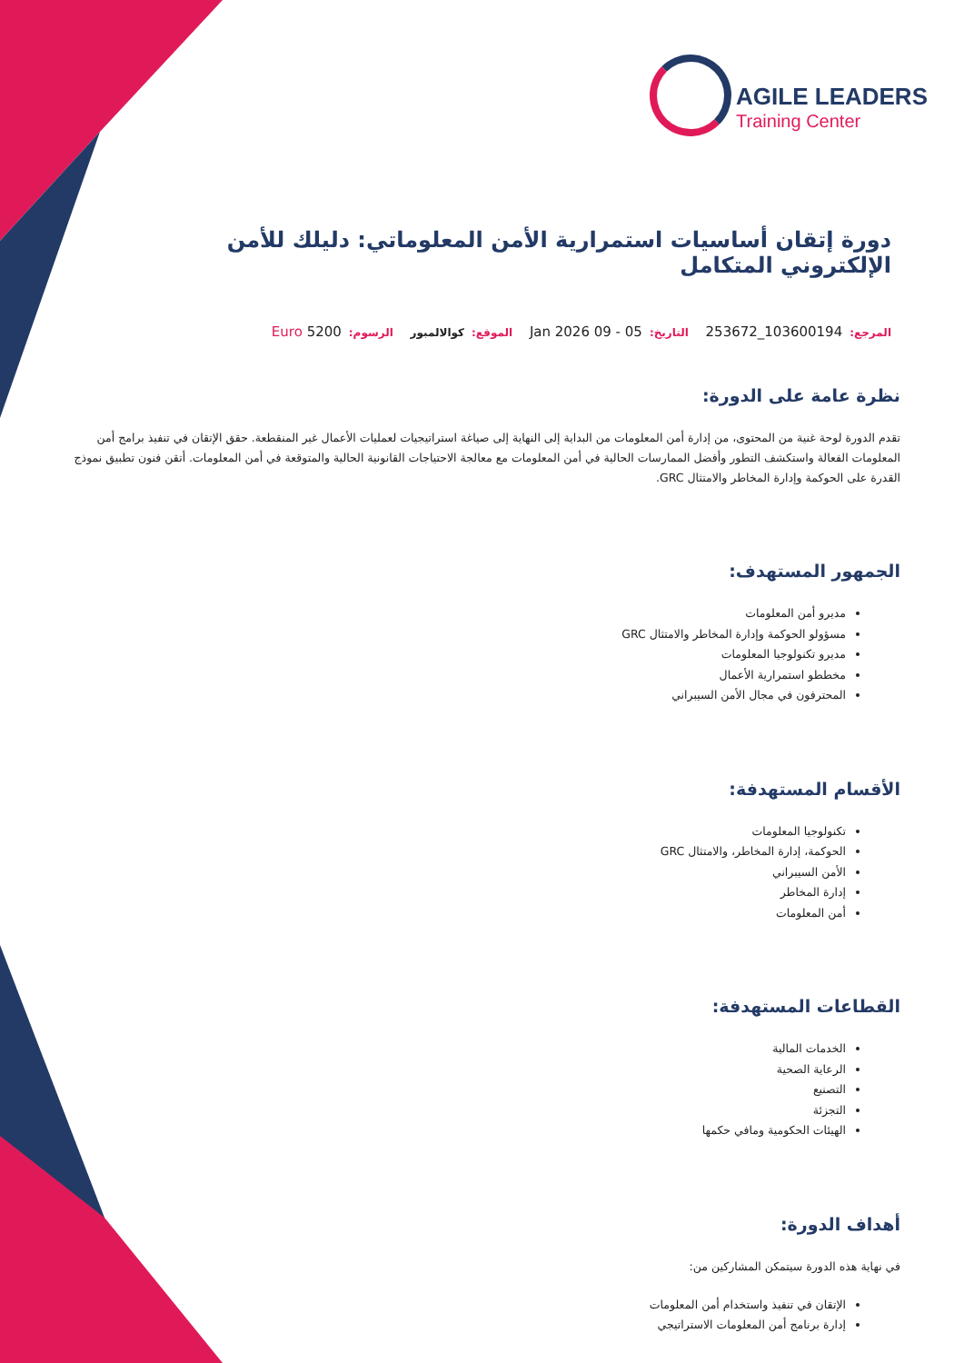AGILE LEADERS
Training Center
دورة إتقان أساسيات استمرارية الأمن المعلوماتي: دليلك للأمن الإلكتروني المتكامل
المرجع: 103600194_253672 التاريخ: 05 - 09 Jan 2026 الموقع: كوالالمبور الرسوم: 5200 Euro
نظرة عامة على الدورة:
تقدم الدورة لوحة غنية من المحتوى، من إدارة أمن المعلومات من البداية إلى النهاية إلى صياغة استراتيجيات لعمليات الأعمال غير المنقطعة. حقق الإتقان في تنفيذ برامج أمن المعلومات الفعالة واستكشف التطور وأفضل الممارسات الحالية في أمن المعلومات مع معالجة الاحتياجات القانونية الحالية والمتوقعة في أمن المعلومات. أتقن فنون تطبيق نموذج القدرة على الحوكمة وإدارة المخاطر والامتثال GRC.
الجمهور المستهدف:
مديرو أمن المعلومات
مسؤولو الحوكمة وإدارة المخاطر والامتثال GRC
مديرو تكنولوجيا المعلومات
مخططو استمرارية الأعمال
المحترفون في مجال الأمن السيبراني
الأقسام المستهدفة:
تكنولوجيا المعلومات
الحوكمة، إدارة المخاطر، والامتثال GRC
الأمن السيبراني
إدارة المخاطر
أمن المعلومات
القطاعات المستهدفة:
الخدمات المالية
الرعاية الصحية
التصنيع
التجزئة
الهيئات الحكومية ومافي حكمها
أهداف الدورة:
في نهاية هذه الدورة سيتمكن المشاركين من:
الإتقان في تنفيذ واستخدام أمن المعلومات
إدارة برنامج أمن المعلومات الاستراتيجي